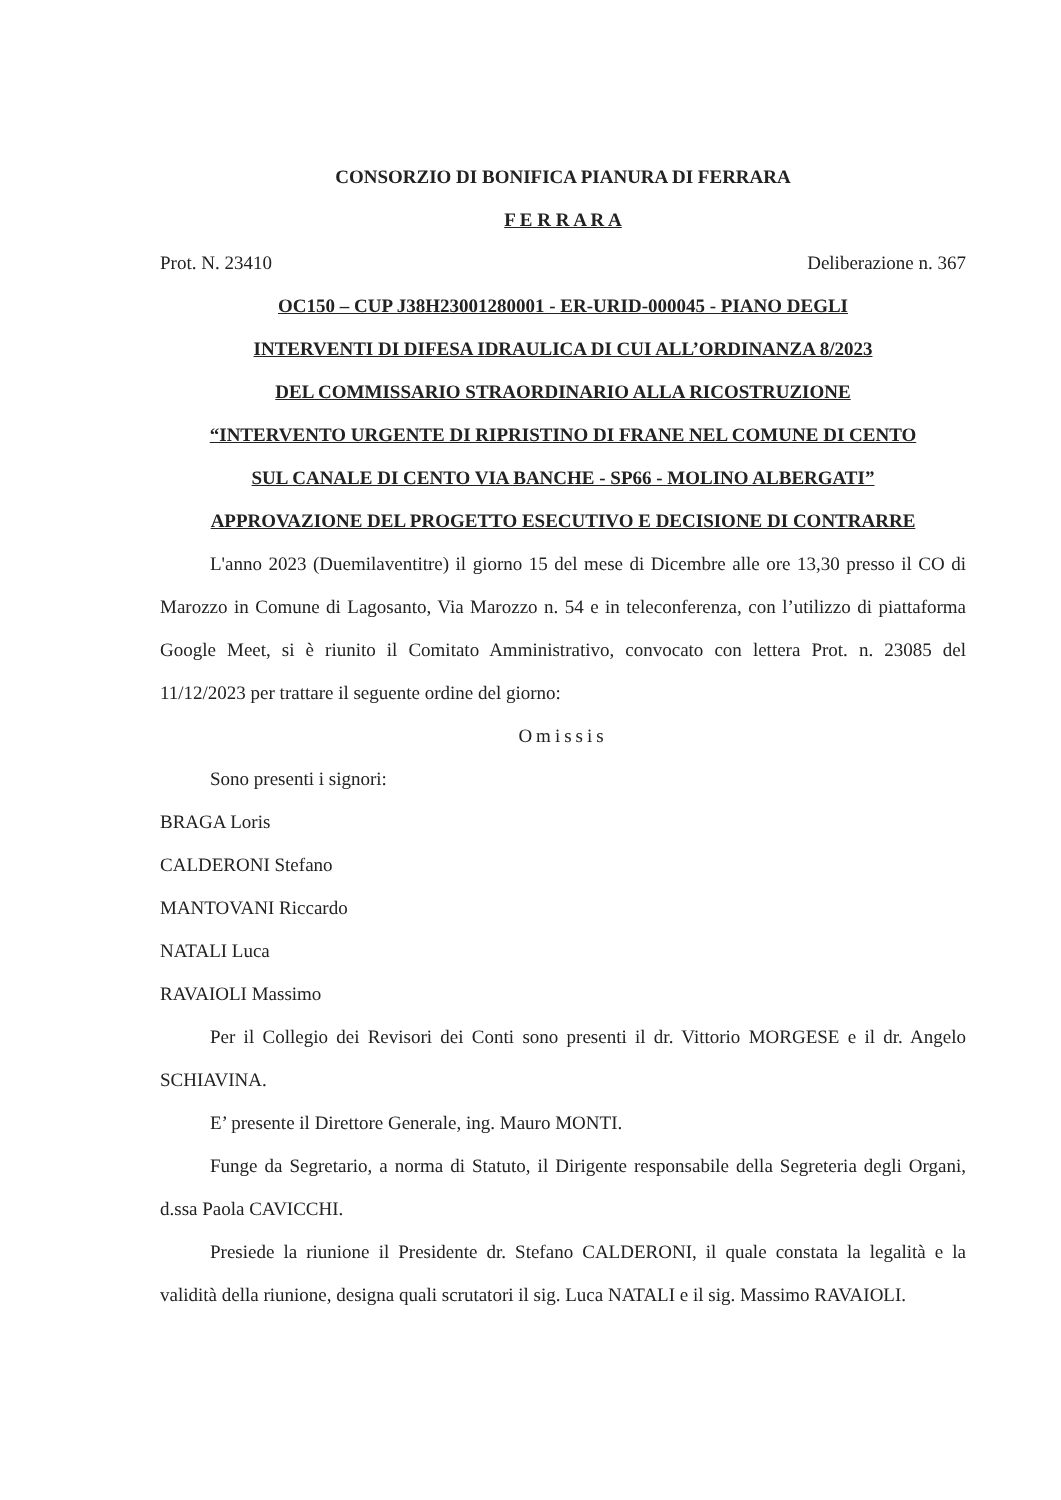CONSORZIO DI BONIFICA PIANURA DI FERRARA
F E R R A R A
Prot. N. 23410 Deliberazione n. 367
OC150 – CUP J38H23001280001 - ER-URID-000045 - PIANO DEGLI
INTERVENTI DI DIFESA IDRAULICA DI CUI ALL’ORDINANZA 8/2023
DEL COMMISSARIO STRAORDINARIO ALLA RICOSTRUZIONE
“INTERVENTO URGENTE DI RIPRISTINO DI FRANE NEL COMUNE DI CENTO
SUL CANALE DI CENTO VIA BANCHE - SP66 - MOLINO ALBERGATI”
APPROVAZIONE DEL PROGETTO ESECUTIVO E DECISIONE DI CONTRARRE
L'anno 2023 (Duemilaventitre) il giorno 15 del mese di Dicembre alle ore 13,30 presso il CO di Marozzo in Comune di Lagosanto, Via Marozzo n. 54 e in teleconferenza, con l’utilizzo di piattaforma Google Meet, si è riunito il Comitato Amministrativo, convocato con lettera Prot. n. 23085 del 11/12/2023 per trattare il seguente ordine del giorno:
Omissis
Sono presenti i signori:
BRAGA Loris
CALDERONI Stefano
MANTOVANI Riccardo
NATALI Luca
RAVAIOLI Massimo
Per il Collegio dei Revisori dei Conti sono presenti il dr. Vittorio MORGESE e il dr. Angelo SCHIAVINA.
E’ presente il Direttore Generale, ing. Mauro MONTI.
Funge da Segretario, a norma di Statuto, il Dirigente responsabile della Segreteria degli Organi, d.ssa Paola CAVICCHI.
Presiede la riunione il Presidente dr. Stefano CALDERONI, il quale constata la legalità e la validità della riunione, designa quali scrutatori il sig. Luca NATALI e il sig. Massimo RAVAIOLI.